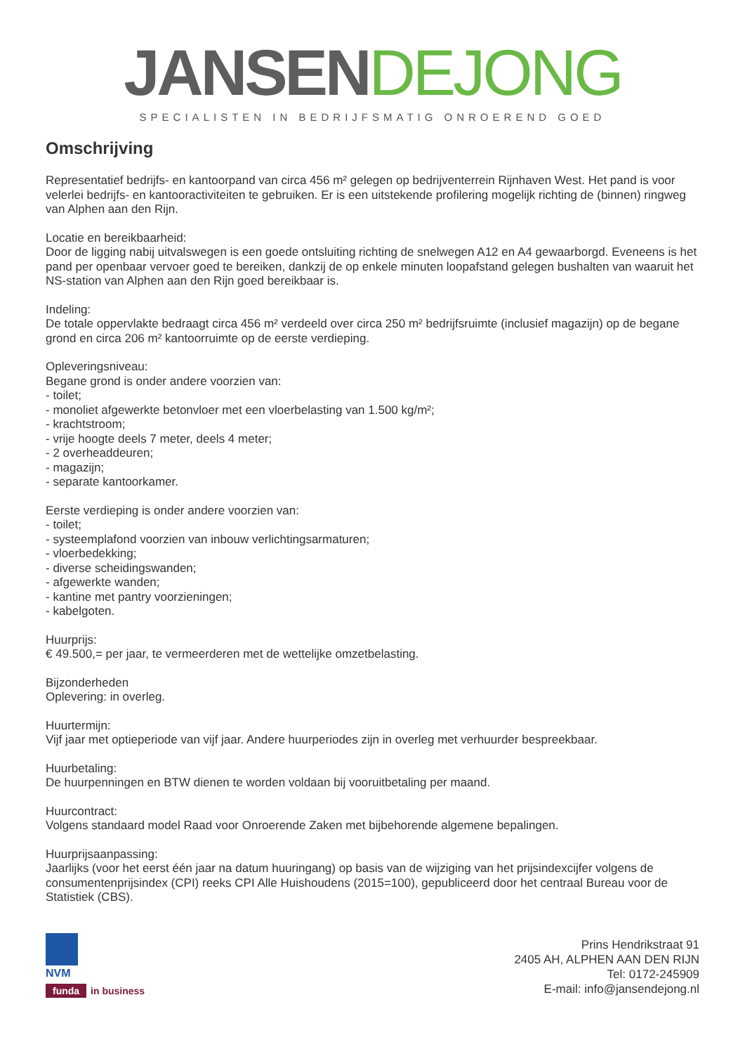JANSEN DEJONG
SPECIALISTEN IN BEDRIJFSMATIG ONROEREND GOED
Omschrijving
Representatief bedrijfs- en kantoorpand van circa 456 m² gelegen op bedrijventerrein Rijnhaven West. Het pand is voor velerlei bedrijfs- en kantooractiviteiten te gebruiken. Er is een uitstekende profilering mogelijk richting de (binnen) ringweg van Alphen aan den Rijn.
Locatie en bereikbaarheid:
Door de ligging nabij uitvalswegen is een goede ontsluiting richting de snelwegen A12 en A4 gewaarborgd. Eveneens is het pand per openbaar vervoer goed te bereiken, dankzij de op enkele minuten loopafstand gelegen bushalten van waaruit het NS-station van Alphen aan den Rijn goed bereikbaar is.
Indeling:
De totale oppervlakte bedraagt circa 456 m² verdeeld over circa 250 m² bedrijfsruimte (inclusief magazijn) op de begane grond en circa 206 m² kantoorruimte op de eerste verdieping.
Opleveringsniveau:
Begane grond is onder andere voorzien van:
- toilet;
- monoliet afgewerkte betonvloer met een vloerbelasting van 1.500 kg/m²;
- krachtstroom;
- vrije hoogte deels 7 meter, deels 4 meter;
- 2 overheaddeuren;
- magazijn;
- separate kantoorkamer.
Eerste verdieping is onder andere voorzien van:
- toilet;
- systeemplafond voorzien van inbouw verlichtingsarmaturen;
- vloerbedekking;
- diverse scheidingswanden;
- afgewerkte wanden;
- kantine met pantry voorzieningen;
- kabelgoten.
Huurprijs:
€ 49.500,= per jaar, te vermeerderen met de wettelijke omzetbelasting.
Bijzonderheden
Oplevering: in overleg.
Huurtermijn:
Vijf jaar met optieperiode van vijf jaar. Andere huurperiodes zijn in overleg met verhuurder bespreekbaar.
Huurbetaling:
De huurpenningen en BTW dienen te worden voldaan bij vooruitbetaling per maand.
Huurcontract:
Volgens standaard model Raad voor Onroerende Zaken met bijbehorende algemene bepalingen.
Huurprijsaanpassing:
Jaarlijks (voor het eerst één jaar na datum huuringang) op basis van de wijziging van het prijsindexcijfer volgens de consumentenprijsindex (CPI) reeks CPI Alle Huishoudens (2015=100), gepubliceerd door het centraal Bureau voor de Statistiek (CBS).
NVM
funda in business
Prins Hendrikstraat 91
2405 AH, ALPHEN AAN DEN RIJN
Tel: 0172-245909
E-mail: info@jansendejong.nl